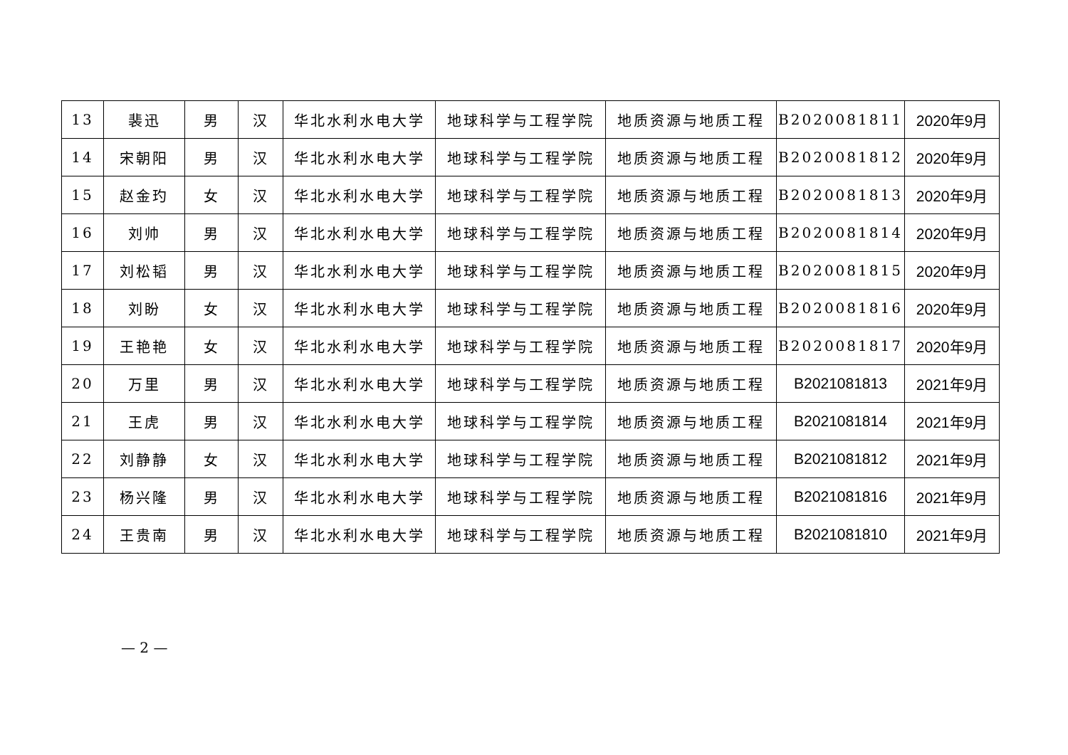| 13 | 裴迅 | 男 | 汉 | 华北水利水电大学 | 地球科学与工程学院 | 地质资源与地质工程 | B2020081811 | 2020年9月 |
| 14 | 宋朝阳 | 男 | 汉 | 华北水利水电大学 | 地球科学与工程学院 | 地质资源与地质工程 | B2020081812 | 2020年9月 |
| 15 | 赵金玓 | 女 | 汉 | 华北水利水电大学 | 地球科学与工程学院 | 地质资源与地质工程 | B2020081813 | 2020年9月 |
| 16 | 刘帅 | 男 | 汉 | 华北水利水电大学 | 地球科学与工程学院 | 地质资源与地质工程 | B2020081814 | 2020年9月 |
| 17 | 刘松韬 | 男 | 汉 | 华北水利水电大学 | 地球科学与工程学院 | 地质资源与地质工程 | B2020081815 | 2020年9月 |
| 18 | 刘盼 | 女 | 汉 | 华北水利水电大学 | 地球科学与工程学院 | 地质资源与地质工程 | B2020081816 | 2020年9月 |
| 19 | 王艳艳 | 女 | 汉 | 华北水利水电大学 | 地球科学与工程学院 | 地质资源与地质工程 | B2020081817 | 2020年9月 |
| 20 | 万里 | 男 | 汉 | 华北水利水电大学 | 地球科学与工程学院 | 地质资源与地质工程 | B2021081813 | 2021年9月 |
| 21 | 王虎 | 男 | 汉 | 华北水利水电大学 | 地球科学与工程学院 | 地质资源与地质工程 | B2021081814 | 2021年9月 |
| 22 | 刘静静 | 女 | 汉 | 华北水利水电大学 | 地球科学与工程学院 | 地质资源与地质工程 | B2021081812 | 2021年9月 |
| 23 | 杨兴隆 | 男 | 汉 | 华北水利水电大学 | 地球科学与工程学院 | 地质资源与地质工程 | B2021081816 | 2021年9月 |
| 24 | 王贵南 | 男 | 汉 | 华北水利水电大学 | 地球科学与工程学院 | 地质资源与地质工程 | B2021081810 | 2021年9月 |
— 2 —